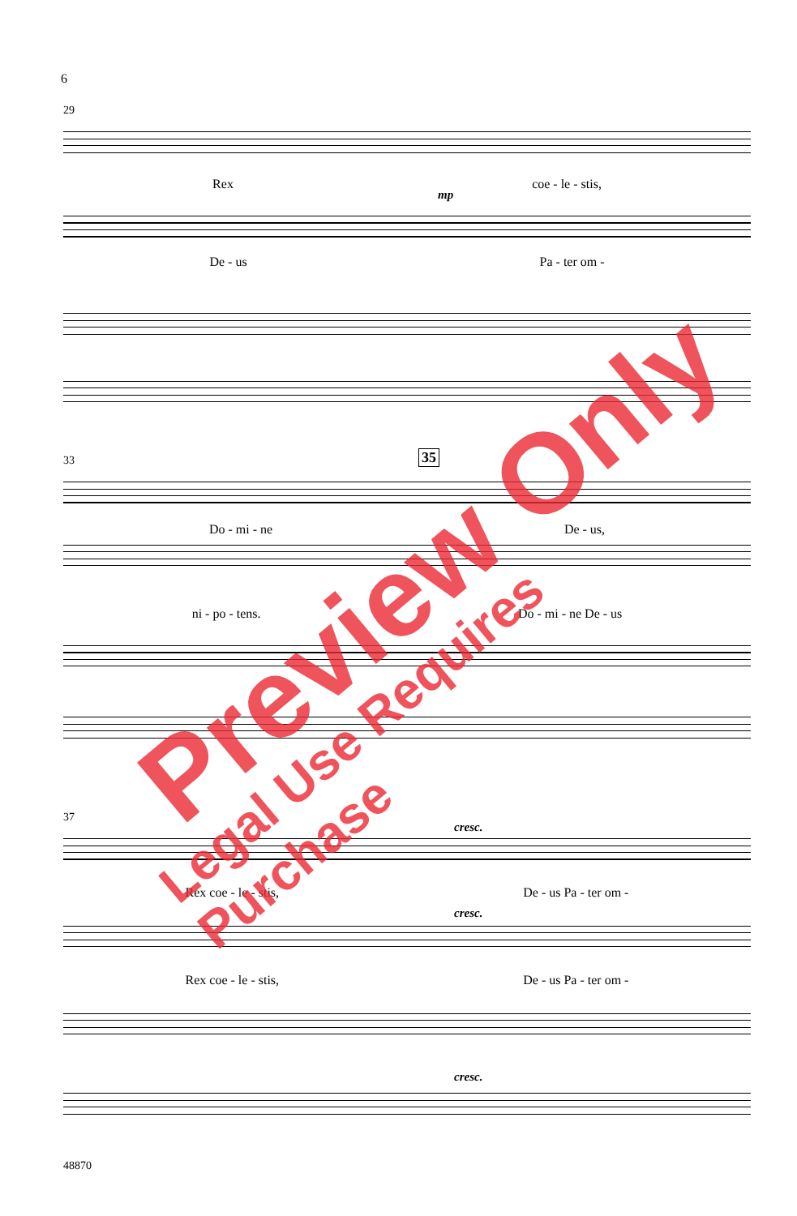6
29
Rex coe - le - stis,
mp
De - us Pa - ter om -
35
33
Do - mi - ne De - us,
ni - po - tens. Do - mi - ne De - us
37
cresc.
Rex coe - le - stis, De - us Pa - ter om -
cresc.
Rex coe - le - stis, De - us Pa - ter om -
cresc.
48870
Preview Only
Legal Use Requires Purchase